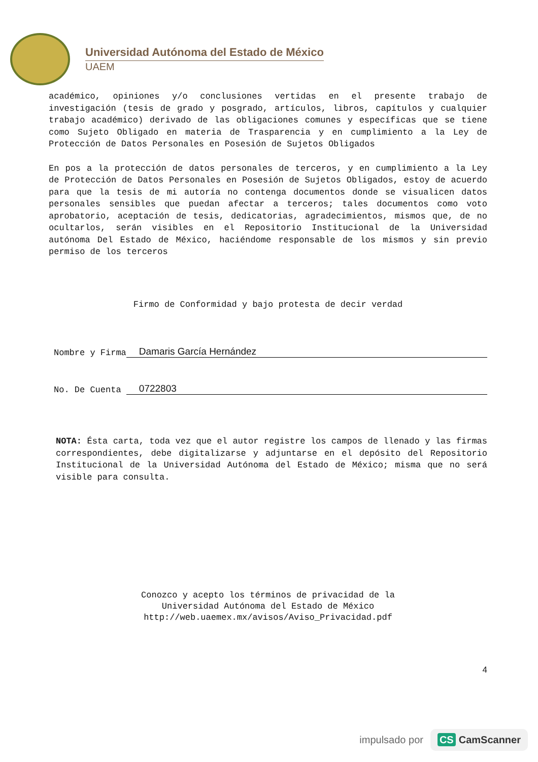Universidad Autónoma del Estado de México
UAEM
académico, opiniones y/o conclusiones vertidas en el presente trabajo de investigación (tesis de grado y posgrado, artículos, libros, capítulos y cualquier trabajo académico) derivado de las obligaciones comunes y específicas que se tiene como Sujeto Obligado en materia de Trasparencia y en cumplimiento a la Ley de Protección de Datos Personales en Posesión de Sujetos Obligados
En pos a la protección de datos personales de terceros, y en cumplimiento a la Ley de Protección de Datos Personales en Posesión de Sujetos Obligados, estoy de acuerdo para que la tesis de mi autoría no contenga documentos donde se visualicen datos personales sensibles que puedan afectar a terceros; tales documentos como voto aprobatorio, aceptación de tesis, dedicatorias, agradecimientos, mismos que, de no ocultarlos, serán visibles en el Repositorio Institucional de la Universidad autónoma Del Estado de México, haciéndome responsable de los mismos y sin previo permiso de los terceros
Firmo de Conformidad y bajo protesta de decir verdad
Nombre y Firma Damaris García Hernández
No. De Cuenta 0722803
NOTA: Ésta carta, toda vez que el autor registre los campos de llenado y las firmas correspondientes, debe digitalizarse y adjuntarse en el depósito del Repositorio Institucional de la Universidad Autónoma del Estado de México; misma que no será visible para consulta.
Conozco y acepto los términos de privacidad de la
Universidad Autónoma del Estado de México
http://web.uaemex.mx/avisos/Aviso_Privacidad.pdf
4
impulsado por
CS CamScanner